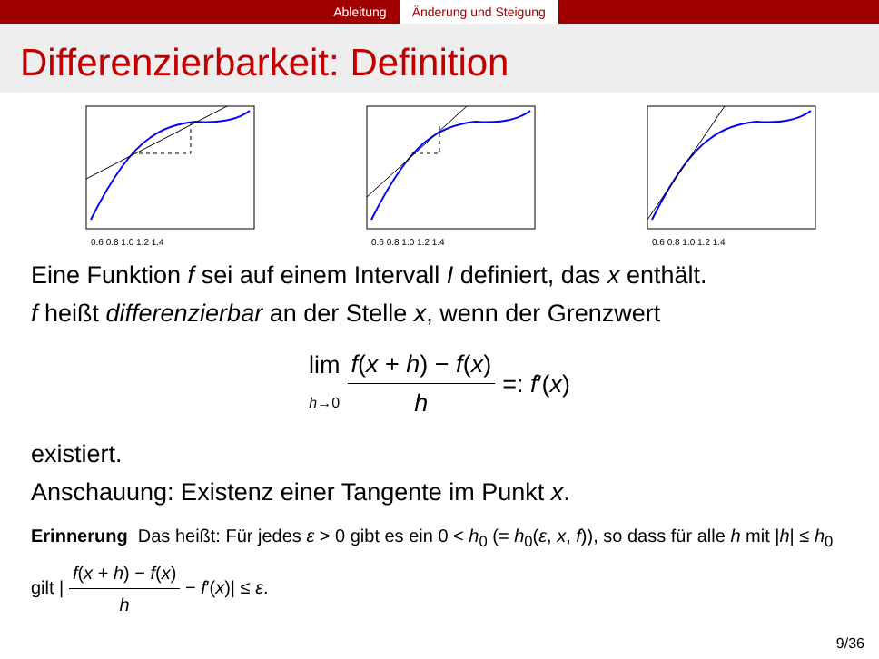Ableitung Änderung und Steigung
Differenzierbarkeit: Definition
0.6 0.8 1.0 1.2 1.4
0.6 0.8 1.0 1.2 1.4
0.6 0.8 1.0 1.2 1.4
Eine Funktion f sei auf einem Intervall I definiert, das x enthält.
f heißt differenzierbar an der Stelle x, wenn der Grenzwert
lim h→0 f(x + h) − f(x) h =: f′(x)
existiert.
Anschauung: Existenz einer Tangente im Punkt x.
Erinnerung Das heißt: Für jedes ε > 0 gibt es ein 0 < h<sub>0</sub> (= h<sub>0</sub>(ε, x, f)), so dass für alle h mit |h| ≤ h<sub>0</sub> gilt | f(x + h) − f(x) h − f′(x)| ≤ ε.
9/36